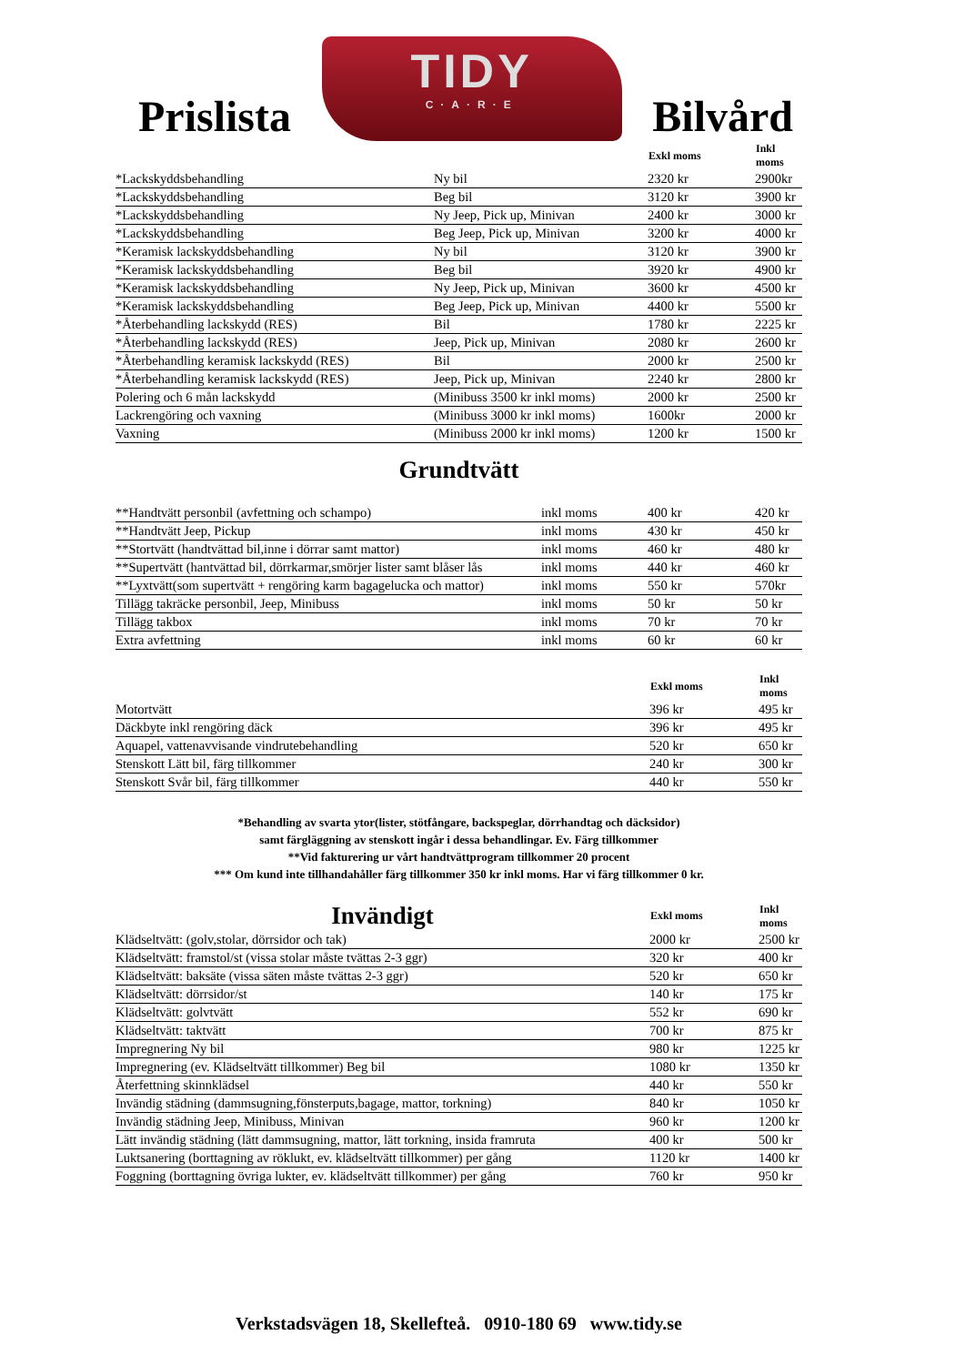Prislista
TIDY
C·A·R·E
Bilvård
| | | Exkl moms | Inkl moms |
| --- | --- | --- | --- |
| *Lackskyddsbehandling | Ny bil | 2320 kr | 2900kr |
| *Lackskyddsbehandling | Beg bil | 3120 kr | 3900 kr |
| *Lackskyddsbehandling | Ny Jeep, Pick up, Minivan | 2400 kr | 3000 kr |
| *Lackskyddsbehandling | Beg Jeep, Pick up, Minivan | 3200 kr | 4000 kr |
| *Keramisk lackskyddsbehandling | Ny bil | 3120 kr | 3900 kr |
| *Keramisk lackskyddsbehandling | Beg bil | 3920 kr | 4900 kr |
| *Keramisk lackskyddsbehandling | Ny Jeep, Pick up, Minivan | 3600 kr | 4500 kr |
| *Keramisk lackskyddsbehandling | Beg Jeep, Pick up, Minivan | 4400 kr | 5500 kr |
| *Återbehandling lackskydd (RES) | Bil | 1780 kr | 2225 kr |
| *Återbehandling lackskydd (RES) | Jeep, Pick up, Minivan | 2080 kr | 2600 kr |
| *Återbehandling keramisk lackskydd (RES) | Bil | 2000 kr | 2500 kr |
| *Återbehandling keramisk lackskydd (RES) | Jeep, Pick up, Minivan | 2240 kr | 2800 kr |
| Polering och 6 mån lackskydd | (Minibuss 3500 kr inkl moms) | 2000 kr | 2500 kr |
| Lackrengöring och vaxning | (Minibuss 3000 kr inkl moms) | 1600kr | 2000 kr |
| Vaxning | (Minibuss 2000 kr inkl moms) | 1200 kr | 1500 kr |
Grundtvätt
| **Handtvätt personbil (avfettning och schampo) | inkl moms | 400 kr | 420 kr |
| **Handtvätt Jeep, Pickup | inkl moms | 430 kr | 450 kr |
| **Stortvätt (handtvättad bil,inne i dörrar samt mattor) | inkl moms | 460 kr | 480 kr |
| **Supertvätt (hantvättad bil, dörrkarmar,smörjer lister samt blåser lås | inkl moms | 440 kr | 460 kr |
| **Lyxtvätt(som supertvätt + rengöring karm bagagelucka och mattor) | inkl moms | 550 kr | 570kr |
| Tillägg takräcke personbil, Jeep, Minibuss | inkl moms | 50 kr | 50 kr |
| Tillägg takbox | inkl moms | 70 kr | 70 kr |
| Extra avfettning | inkl moms | 60 kr | 60 kr |
| | Exkl moms | Inkl moms |
| --- | --- | --- |
| Motortvätt | 396 kr | 495 kr |
| Däckbyte inkl rengöring däck | 396 kr | 495 kr |
| Aquapel, vattenavvisande vindrutebehandling | 520 kr | 650 kr |
| Stenskott Lätt bil, färg tillkommer | 240 kr | 300 kr |
| Stenskott Svår bil, färg tillkommer | 440 kr | 550 kr |
*Behandling av svarta ytor(lister, stötfångare, backspeglar, dörrhandtag och däcksidor)
samt färgläggning av stenskott ingår i dessa behandlingar. Ev. Färg tillkommer
**Vid fakturering ur vårt handtvättprogram tillkommer 20 procent
*** Om kund inte tillhandahåller färg tillkommer 350 kr inkl moms. Har vi färg tillkommer 0 kr.
| Invändigt | Exkl moms | Inkl moms |
| --- | --- | --- |
| Klädseltvätt: (golv,stolar, dörrsidor och tak) | 2000 kr | 2500 kr |
| Klädseltvätt: framstol/st (vissa stolar måste tvättas 2-3 ggr) | 320 kr | 400 kr |
| Klädseltvätt: baksäte (vissa säten måste tvättas 2-3 ggr) | 520 kr | 650 kr |
| Klädseltvätt: dörrsidor/st | 140 kr | 175 kr |
| Klädseltvätt: golvtvätt | 552 kr | 690 kr |
| Klädseltvätt: taktvätt | 700 kr | 875 kr |
| Impregnering Ny bil | 980 kr | 1225 kr |
| Impregnering (ev. Klädseltvätt tillkommer) Beg bil | 1080 kr | 1350 kr |
| Återfettning skinnklädsel | 440 kr | 550 kr |
| Invändig städning (dammsugning,fönsterputs,bagage, mattor, torkning) | 840 kr | 1050 kr |
| Invändig städning Jeep, Minibuss, Minivan | 960 kr | 1200 kr |
| Lätt invändig städning (lätt dammsugning, mattor, lätt torkning, insida framruta | 400 kr | 500 kr |
| Luktsanering (borttagning av röklukt, ev. klädseltvätt tillkommer) per gång | 1120 kr | 1400 kr |
| Foggning (borttagning övriga lukter, ev. klädseltvätt tillkommer) per gång | 760 kr | 950 kr |
Verkstadsvägen 18, Skellefteå. 0910-180 69 www.tidy.se